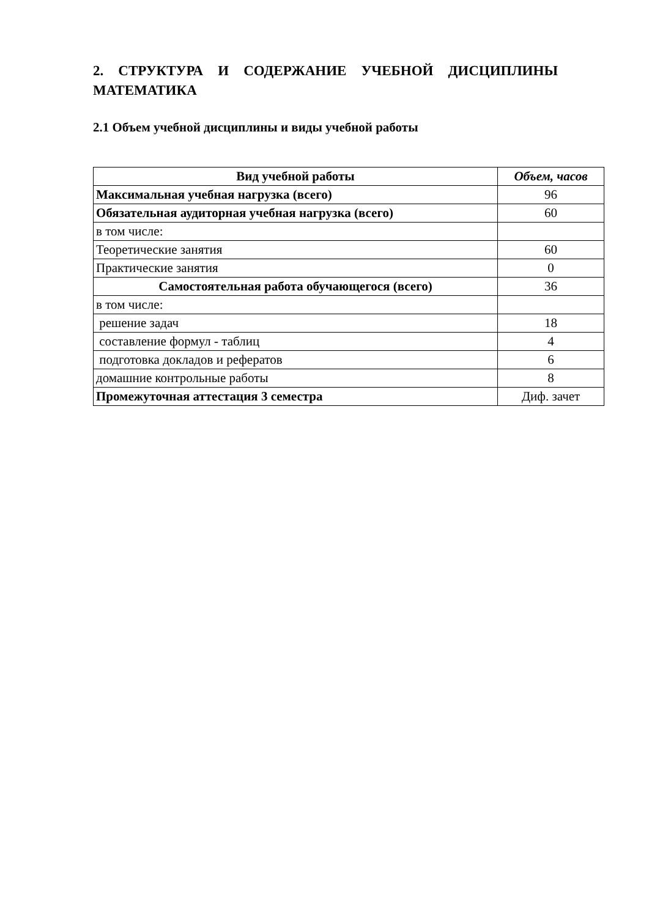2. СТРУКТУРА И СОДЕРЖАНИЕ УЧЕБНОЙ ДИСЦИПЛИНЫ МАТЕМАТИКА
2.1 Объем учебной дисциплины и виды учебной работы
| Вид учебной работы | Объем, часов |
| --- | --- |
| Максимальная учебная нагрузка (всего) | 96 |
| Обязательная аудиторная учебная нагрузка (всего) | 60 |
| в том числе: | |
| Теоретические занятия | 60 |
| Практические занятия | 0 |
| Самостоятельная работа обучающегося (всего) | 36 |
| в том числе: | |
| решение задач | 18 |
| составление формул - таблиц | 4 |
| подготовка докладов и рефератов | 6 |
| домашние контрольные работы | 8 |
| Промежуточная аттестация 3 семестра | Диф. зачет |